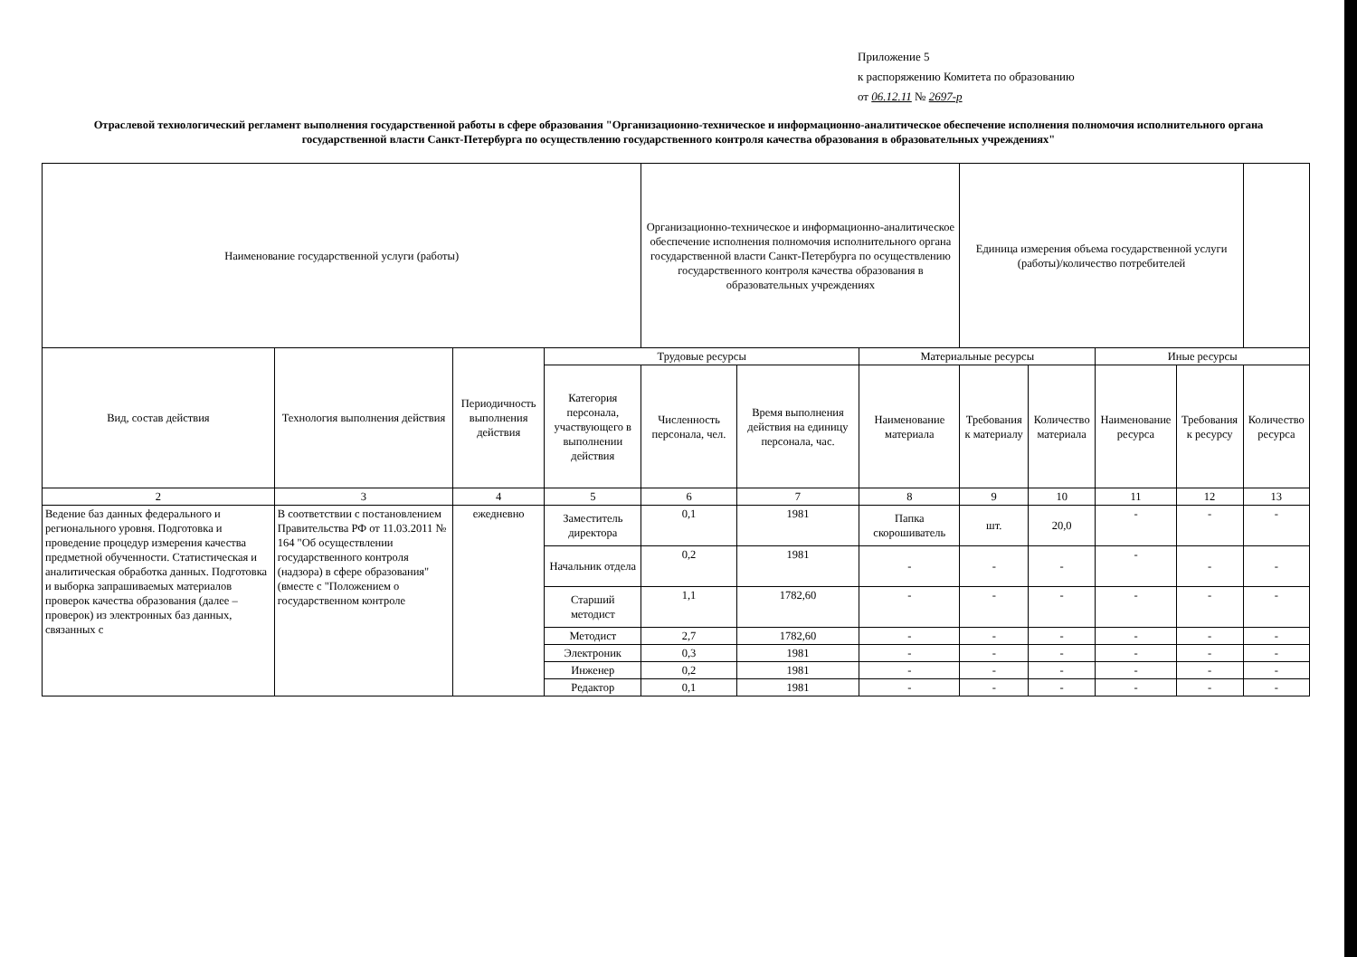Приложение 5
к распоряжению Комитета по образованию
от 06.12.11 № 2697-р
Отраслевой технологический регламент выполнения государственной работы в сфере образования "Организационно-техническое и информационно-аналитическое обеспечение исполнения полномочия исполнительного органа государственной власти Санкт-Петербурга по осуществлению государственного контроля качества образования в образовательных учреждениях"
| Наименование государственной услуги (работы) | | | | Организационно-техническое и информационно-аналитическое обеспечение исполнения полномочия исполнительного органа государственной власти Санкт-Петербурга по осуществлению государственного контроля качества образования в образовательных учреждениях | | | Единица измерения объема государственной услуги (работы)/количество потребителей | | | | |
| Вид, состав действия | Технология выполнения действия | Периодичность выполнения действия | Трудовые ресурсы | | | Материальные ресурсы | | | Иные ресурсы | | |
| | | | Категория персонала, участвующего в выполнении действия | Численность персонала, чел. | Время выполнения действия на единицу персонала, час. | Наименование материала | Требования к материалу | Количество материала | Наименование ресурса | Требования к ресурсу | Количество ресурса |
| 2 | 3 | 4 | 5 | 6 | 7 | 8 | 9 | 10 | 11 | 12 | 13 |
| Ведение баз данных федерального и регионального уровня. Подготовка и проведение процедур измерения качества предметной обученности. Статистическая и аналитическая обработка данных. Подготовка и выборка запрашиваемых материалов проверок качества образования (далее – проверок) из электронных баз данных, связанных с | В соответствии с постановлением Правительства РФ от 11.03.2011 № 164 "Об осуществлении государственного контроля (надзора) в сфере образования" (вместе с "Положением о государственном контроле | ежедневно | Заместитель директора | 0,1 | 1981 | Папка скорошиватель | шт. | 20,0 | - | - | - |
| | | | Начальник отдела | 0,2 | 1981 | - | - | - | - | - | - |
| | | | Старший методист | 1,1 | 1782,60 | - | - | - | - | - | - |
| | | | Методист | 2,7 | 1782,60 | - | - | - | - | - | - |
| | | | Электроник | 0,3 | 1981 | - | - | - | - | - | - |
| | | | Инженер | 0,2 | 1981 | - | - | - | - | - | - |
| | | | Редактор | 0,1 | 1981 | - | - | - | - | - | - |